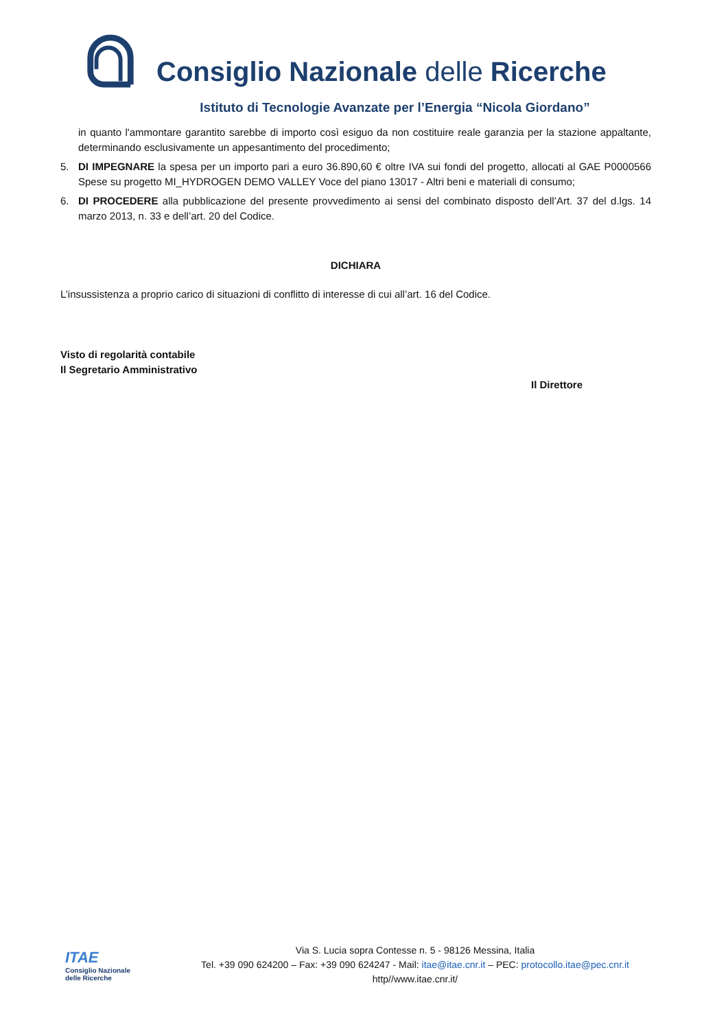Consiglio Nazionale delle Ricerche
Istituto di Tecnologie Avanzate per l’Energia “Nicola Giordano”
in quanto l'ammontare garantito sarebbe di importo così esiguo da non costituire reale garanzia per la stazione appaltante, determinando esclusivamente un appesantimento del procedimento;
5. DI IMPEGNARE la spesa per un importo pari a euro 36.890,60 € oltre IVA sui fondi del progetto, allocati al GAE P0000566 Spese su progetto MI_HYDROGEN DEMO VALLEY Voce del piano 13017 - Altri beni e materiali di consumo;
6. DI PROCEDERE alla pubblicazione del presente provvedimento ai sensi del combinato disposto dell’Art. 37 del d.lgs. 14 marzo 2013, n. 33 e dell’art. 20 del Codice.
DICHIARA
L’insussistenza a proprio carico di situazioni di conflitto di interesse di cui all’art. 16 del Codice.
Visto di regolarità contabile
Il Segretario Amministrativo
Il Direttore
ITAE
Consiglio Nazionale
delle Ricerche
Via S. Lucia sopra Contesse n. 5 - 98126 Messina, Italia
Tel. +39 090 624200 – Fax: +39 090 624247 - Mail: itae@itae.cnr.it – PEC: protocollo.itae@pec.cnr.it
http//www.itae.cnr.it/